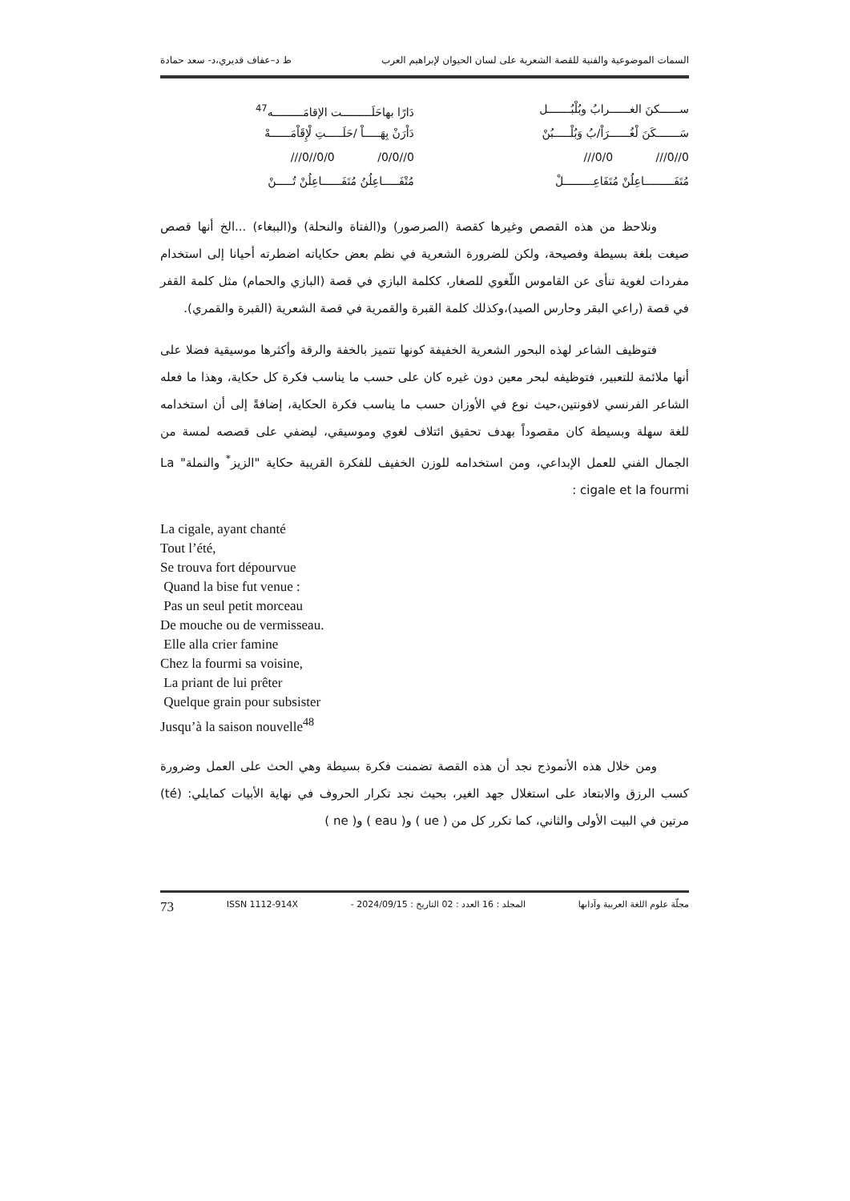السمات الموضوعية والفنية للقصة الشعرية على لسان الحيوان لإبراهيم العرب ط د–عفاف قديري،د- سعد حمادة
ســــــكنَ الغــــــرابُ وبُلْبُـــــــل دَارًا بهاحَلَـــــــــت الإقامَـــــــــه<sup>47</sup>
سَـــــــكَنَ لْغُــــــرَاْ/بُ وَبُلْـــــبُنْ دَاْرَنْ بِهَـــــاْ /حَلَـــــتِ لْإِقَاْمَــــــهْ
0//0/// 0/0/// 0//0/0/ 0/0//0///
مُتَفَـــــــــاعِلُنْ مُتَفَاعِـــــــــلْ مُتْفَـــــاعِلُنُ مُتَفَــــــاعِلُنْ تُـــــنْ
ونلاحظ من هذه القصص وغيرها كقصة (الصرصور) و(الفتاة والنحلة) و(الببغاء) ...الخ أنها قصص صيغت بلغة بسيطة وفصيحة، ولكن للضرورة الشعرية في نظم بعض حكاياته اضطرته أحيانا إلى استخدام مفردات لغوية تنأى عن القاموس اللّغوي للصغار، ككلمة البازي في قصة (البازي والحمام) مثل كلمة القفر في قصة (راعي البقر وحارس الصيد)،وكذلك كلمة القبرة والقمرية في قصة الشعرية (القبرة والقمري).
فتوظيف الشاعر لهذه البحور الشعرية الخفيفة كونها تتميز بالخفة والرقة وأكثرها موسيقية فضلا على أنها ملائمة للتعبير، فتوظيفه لبحر معين دون غيره كان على حسب ما يناسب فكرة كل حكاية، وهذا ما فعله الشاعر الفرنسي لافونتين،حيث نوع في الأوزان حسب ما يناسب فكرة الحكاية، إضافةً إلى أن استخدامه للغة سهلة وبسيطة كان مقصوداً بهدف تحقيق ائتلاف لغوي وموسيقي، ليضفي على قصصه لمسة من الجمال الفني للعمل الإبداعي، ومن استخدامه للوزن الخفيف للفكرة القريبة حكاية "الزيز<sup>*</sup> والنملة" La cigale et la fourmi :
La cigale, ayant chanté
Tout l’été,
Se trouva fort dépourvue
Quand la bise fut venue :
Pas un seul petit morceau
De mouche ou de vermisseau.
Elle alla crier famine
Chez la fourmi sa voisine,
La priant de lui prêter
Quelque grain pour subsister
Jusqu’à la saison nouvelle<sup>48</sup>
ومن خلال هذه الأنموذج نجد أن هذه القصة تضمنت فكرة بسيطة وهي الحث على العمل وضرورة كسب الرزق والابتعاد على استغلال جهد الغير، بحيث نجد تكرار الحروف في نهاية الأبيات كمايلي: (té) مرتين في البيت الأولى والثاني، كما تكرر كل من ( ue ) و( eau ) و( ne )
مجلّة علوم اللغة العربية وآدابها المجلد : 16 العدد : 02 التاريخ : 2024/09/15 - ISSN 1112-914X 73